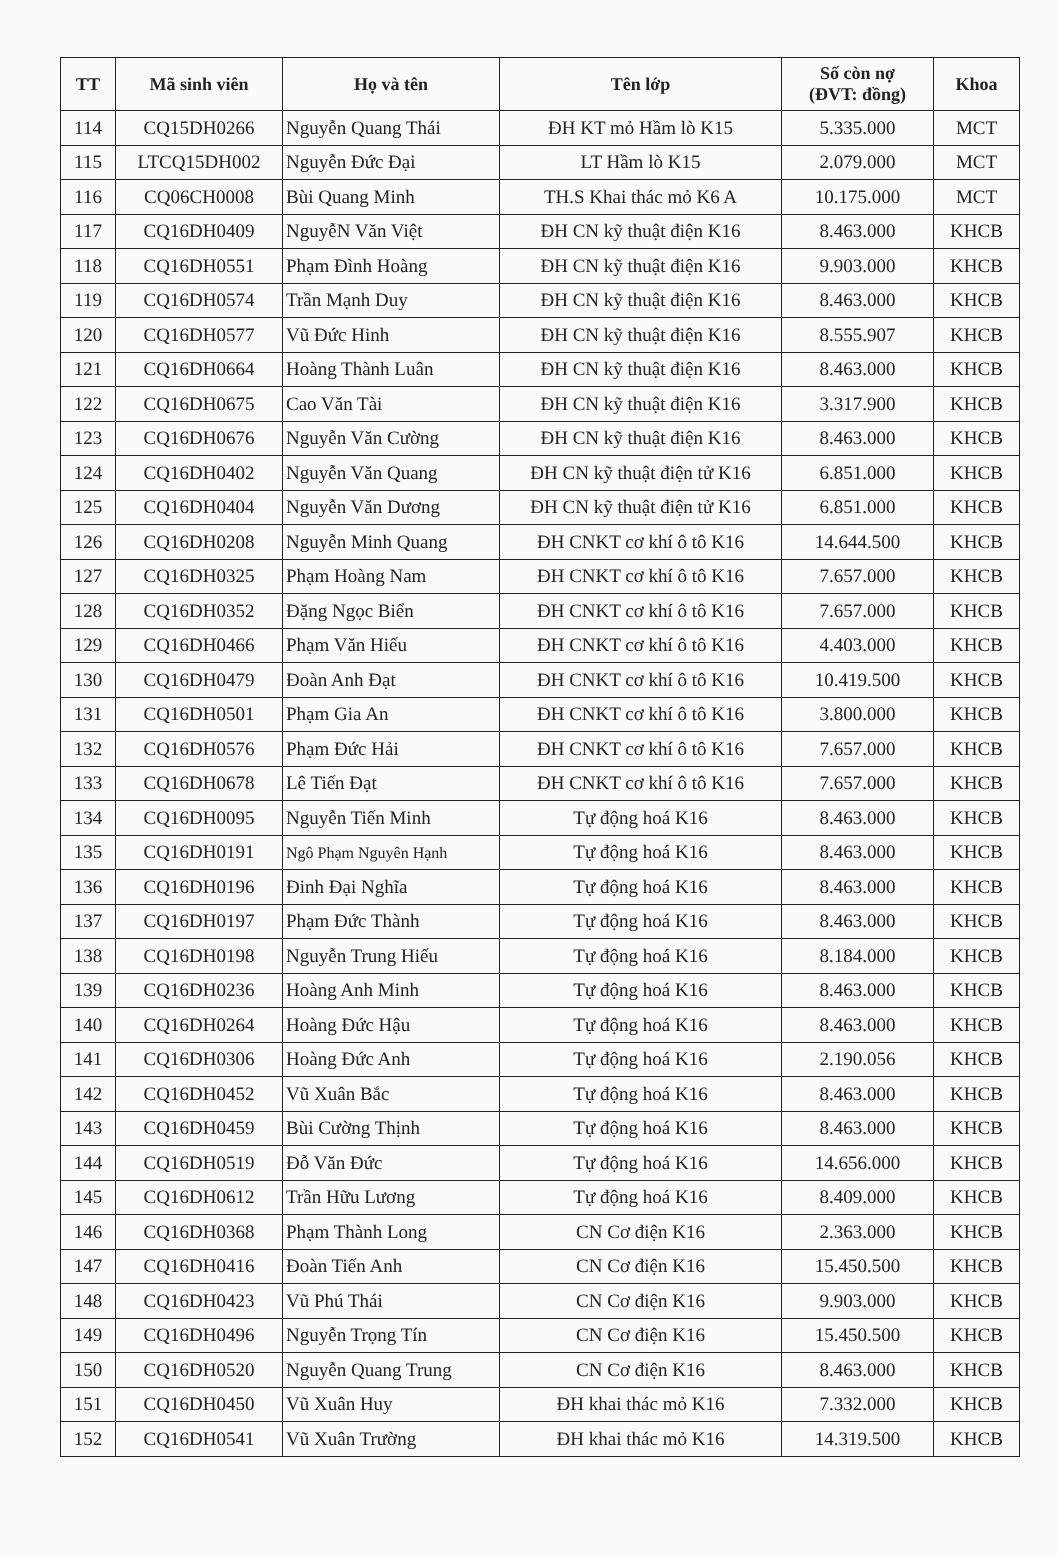| TT | Mã sinh viên | Họ và tên | Tên lớp | Số còn nợ (ĐVT: đồng) | Khoa |
| --- | --- | --- | --- | --- | --- |
| 114 | CQ15DH0266 | Nguyễn Quang Thái | ĐH KT mỏ Hầm lò K15 | 5.335.000 | MCT |
| 115 | LTCQ15DH002 | Nguyễn Đức Đại | LT Hầm lò K15 | 2.079.000 | MCT |
| 116 | CQ06CH0008 | Bùi Quang Minh | TH.S Khai thác mỏ K6 A | 10.175.000 | MCT |
| 117 | CQ16DH0409 | NguyễN Văn Việt | ĐH CN kỹ thuật điện K16 | 8.463.000 | KHCB |
| 118 | CQ16DH0551 | Phạm Đình Hoàng | ĐH CN kỹ thuật điện K16 | 9.903.000 | KHCB |
| 119 | CQ16DH0574 | Trần Mạnh Duy | ĐH CN kỹ thuật điện K16 | 8.463.000 | KHCB |
| 120 | CQ16DH0577 | Vũ Đức Hinh | ĐH CN kỹ thuật điện K16 | 8.555.907 | KHCB |
| 121 | CQ16DH0664 | Hoàng Thành Luân | ĐH CN kỹ thuật điện K16 | 8.463.000 | KHCB |
| 122 | CQ16DH0675 | Cao Văn Tài | ĐH CN kỹ thuật điện K16 | 3.317.900 | KHCB |
| 123 | CQ16DH0676 | Nguyễn Văn Cường | ĐH CN kỹ thuật điện K16 | 8.463.000 | KHCB |
| 124 | CQ16DH0402 | Nguyễn Văn Quang | ĐH CN kỹ thuật điện tử K16 | 6.851.000 | KHCB |
| 125 | CQ16DH0404 | Nguyễn Văn Dương | ĐH CN kỹ thuật điện tử K16 | 6.851.000 | KHCB |
| 126 | CQ16DH0208 | Nguyễn Minh Quang | ĐH CNKT cơ khí ô tô K16 | 14.644.500 | KHCB |
| 127 | CQ16DH0325 | Phạm Hoàng Nam | ĐH CNKT cơ khí ô tô K16 | 7.657.000 | KHCB |
| 128 | CQ16DH0352 | Đặng Ngọc Biển | ĐH CNKT cơ khí ô tô K16 | 7.657.000 | KHCB |
| 129 | CQ16DH0466 | Phạm Văn Hiếu | ĐH CNKT cơ khí ô tô K16 | 4.403.000 | KHCB |
| 130 | CQ16DH0479 | Đoàn Anh Đạt | ĐH CNKT cơ khí ô tô K16 | 10.419.500 | KHCB |
| 131 | CQ16DH0501 | Phạm Gia An | ĐH CNKT cơ khí ô tô K16 | 3.800.000 | KHCB |
| 132 | CQ16DH0576 | Phạm Đức Hải | ĐH CNKT cơ khí ô tô K16 | 7.657.000 | KHCB |
| 133 | CQ16DH0678 | Lê Tiến Đạt | ĐH CNKT cơ khí ô tô K16 | 7.657.000 | KHCB |
| 134 | CQ16DH0095 | Nguyễn Tiến Minh | Tự động hoá K16 | 8.463.000 | KHCB |
| 135 | CQ16DH0191 | Ngô Phạm Nguyên Hạnh | Tự động hoá K16 | 8.463.000 | KHCB |
| 136 | CQ16DH0196 | Đinh Đại Nghĩa | Tự động hoá K16 | 8.463.000 | KHCB |
| 137 | CQ16DH0197 | Phạm Đức Thành | Tự động hoá K16 | 8.463.000 | KHCB |
| 138 | CQ16DH0198 | Nguyễn Trung Hiếu | Tự động hoá K16 | 8.184.000 | KHCB |
| 139 | CQ16DH0236 | Hoàng Anh Minh | Tự động hoá K16 | 8.463.000 | KHCB |
| 140 | CQ16DH0264 | Hoàng Đức Hậu | Tự động hoá K16 | 8.463.000 | KHCB |
| 141 | CQ16DH0306 | Hoàng Đức Anh | Tự động hoá K16 | 2.190.056 | KHCB |
| 142 | CQ16DH0452 | Vũ Xuân Bắc | Tự động hoá K16 | 8.463.000 | KHCB |
| 143 | CQ16DH0459 | Bùi Cường Thịnh | Tự động hoá K16 | 8.463.000 | KHCB |
| 144 | CQ16DH0519 | Đỗ Văn Đức | Tự động hoá K16 | 14.656.000 | KHCB |
| 145 | CQ16DH0612 | Trần Hữu Lương | Tự động hoá K16 | 8.409.000 | KHCB |
| 146 | CQ16DH0368 | Phạm Thành Long | CN Cơ điện K16 | 2.363.000 | KHCB |
| 147 | CQ16DH0416 | Đoàn Tiến Anh | CN Cơ điện K16 | 15.450.500 | KHCB |
| 148 | CQ16DH0423 | Vũ Phú Thái | CN Cơ điện K16 | 9.903.000 | KHCB |
| 149 | CQ16DH0496 | Nguyễn Trọng Tín | CN Cơ điện K16 | 15.450.500 | KHCB |
| 150 | CQ16DH0520 | Nguyễn Quang Trung | CN Cơ điện K16 | 8.463.000 | KHCB |
| 151 | CQ16DH0450 | Vũ Xuân Huy | ĐH khai thác mỏ K16 | 7.332.000 | KHCB |
| 152 | CQ16DH0541 | Vũ Xuân Trường | ĐH khai thác mỏ K16 | 14.319.500 | KHCB |